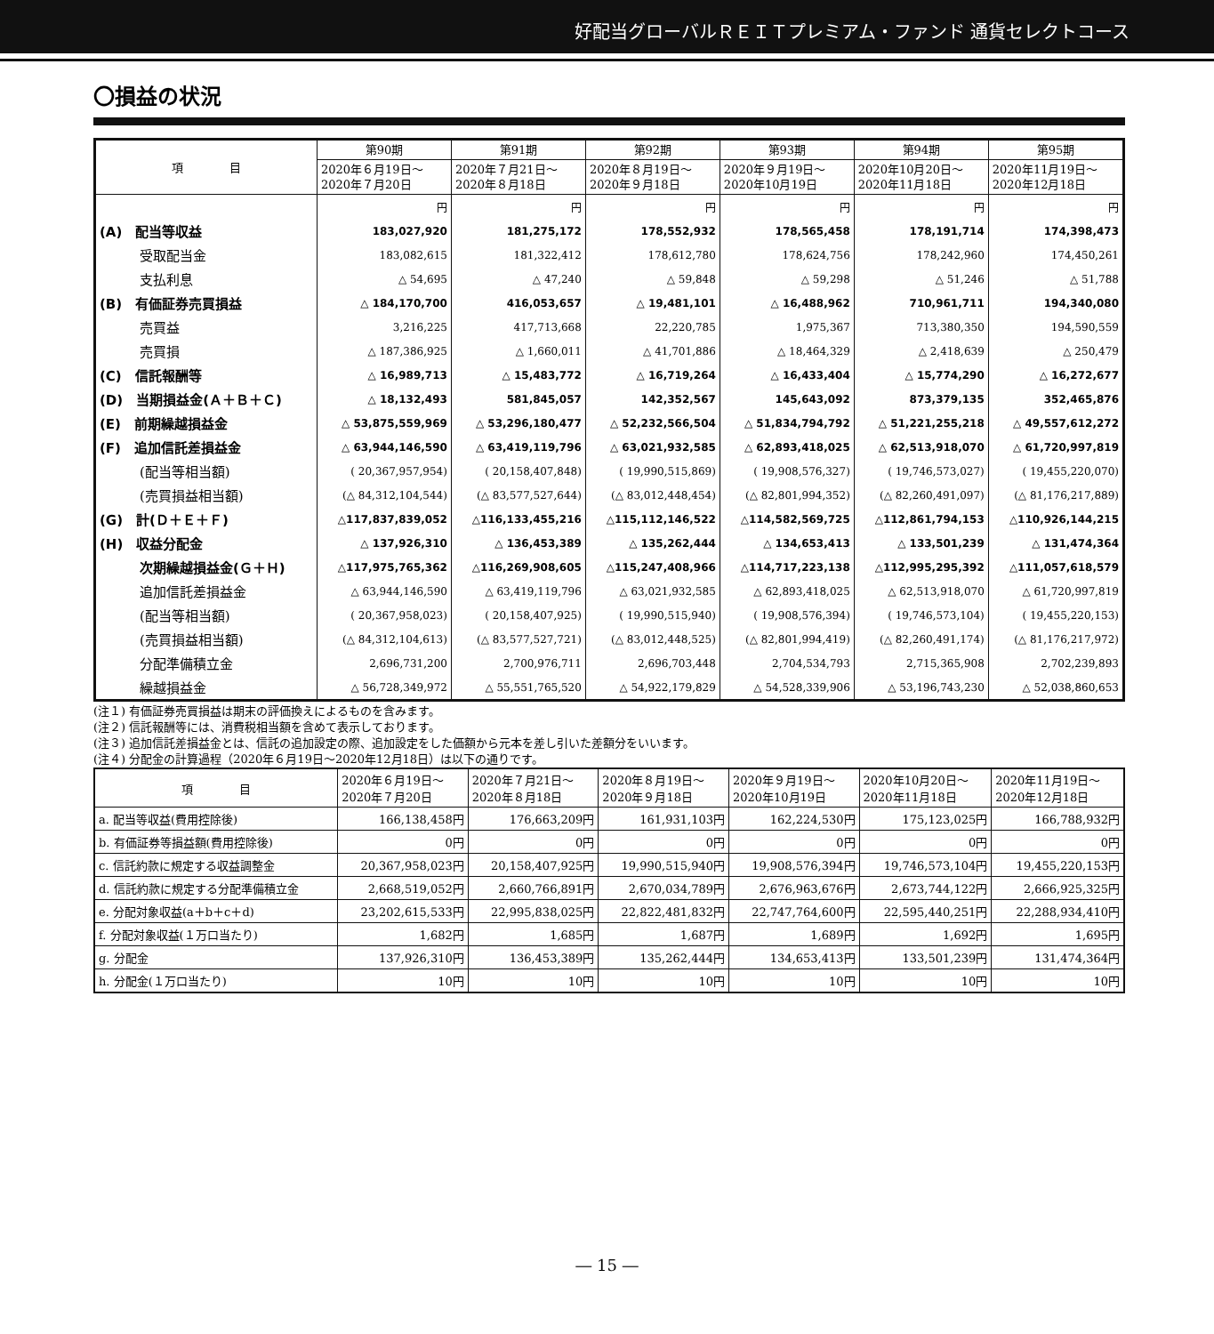好配当グローバルＲＥＩＴプレミアム・ファンド 通貨セレクトコース
〇損益の状況
| 項 目 | 第90期 | 第91期 | 第92期 | 第93期 | 第94期 | 第95期 |
| --- | --- | --- | --- | --- | --- | --- |
| | 2020年６月19日～ 2020年７月20日 | 2020年７月21日～ 2020年８月18日 | 2020年８月19日～ 2020年９月18日 | 2020年９月19日～ 2020年10月19日 | 2020年10月20日～ 2020年11月18日 | 2020年11月19日～ 2020年12月18日 |
| | 円 | 円 | 円 | 円 | 円 | 円 |
| (A) 配当等収益 | 183,027,920 | 181,275,172 | 178,552,932 | 178,565,458 | 178,191,714 | 174,398,473 |
| 受取配当金 | 183,082,615 | 181,322,412 | 178,612,780 | 178,624,756 | 178,242,960 | 174,450,261 |
| 支払利息 | △ 54,695 | △ 47,240 | △ 59,848 | △ 59,298 | △ 51,246 | △ 51,788 |
| (B) 有価証券売買損益 | △ 184,170,700 | 416,053,657 | △ 19,481,101 | △ 16,488,962 | 710,961,711 | 194,340,080 |
| 売買益 | 3,216,225 | 417,713,668 | 22,220,785 | 1,975,367 | 713,380,350 | 194,590,559 |
| 売買損 | △ 187,386,925 | △ 1,660,011 | △ 41,701,886 | △ 18,464,329 | △ 2,418,639 | △ 250,479 |
| (C) 信託報酬等 | △ 16,989,713 | △ 15,483,772 | △ 16,719,264 | △ 16,433,404 | △ 15,774,290 | △ 16,272,677 |
| (D) 当期損益金(Ａ＋Ｂ＋Ｃ) | △ 18,132,493 | 581,845,057 | 142,352,567 | 145,643,092 | 873,379,135 | 352,465,876 |
| (E) 前期繰越損益金 | △ 53,875,559,969 | △ 53,296,180,477 | △ 52,232,566,504 | △ 51,834,794,792 | △ 51,221,255,218 | △ 49,557,612,272 |
| (F) 追加信託差損益金 | △ 63,944,146,590 | △ 63,419,119,796 | △ 63,021,932,585 | △ 62,893,418,025 | △ 62,513,918,070 | △ 61,720,997,819 |
| (配当等相当額) | ( 20,367,957,954) | ( 20,158,407,848) | ( 19,990,515,869) | ( 19,908,576,327) | ( 19,746,573,027) | ( 19,455,220,070) |
| (売買損益相当額) | (△ 84,312,104,544) | (△ 83,577,527,644) | (△ 83,012,448,454) | (△ 82,801,994,352) | (△ 82,260,491,097) | (△ 81,176,217,889) |
| (G) 計(Ｄ＋Ｅ＋Ｆ) | △117,837,839,052 | △116,133,455,216 | △115,112,146,522 | △114,582,569,725 | △112,861,794,153 | △110,926,144,215 |
| (H) 収益分配金 | △ 137,926,310 | △ 136,453,389 | △ 135,262,444 | △ 134,653,413 | △ 133,501,239 | △ 131,474,364 |
| 次期繰越損益金(Ｇ＋Ｈ) | △117,975,765,362 | △116,269,908,605 | △115,247,408,966 | △114,717,223,138 | △112,995,295,392 | △111,057,618,579 |
| 追加信託差損益金 | △ 63,944,146,590 | △ 63,419,119,796 | △ 63,021,932,585 | △ 62,893,418,025 | △ 62,513,918,070 | △ 61,720,997,819 |
| (配当等相当額) | ( 20,367,958,023) | ( 20,158,407,925) | ( 19,990,515,940) | ( 19,908,576,394) | ( 19,746,573,104) | ( 19,455,220,153) |
| (売買損益相当額) | (△ 84,312,104,613) | (△ 83,577,527,721) | (△ 83,012,448,525) | (△ 82,801,994,419) | (△ 82,260,491,174) | (△ 81,176,217,972) |
| 分配準備積立金 | 2,696,731,200 | 2,700,976,711 | 2,696,703,448 | 2,704,534,793 | 2,715,365,908 | 2,702,239,893 |
| 繰越損益金 | △ 56,728,349,972 | △ 55,551,765,520 | △ 54,922,179,829 | △ 54,528,339,906 | △ 53,196,743,230 | △ 52,038,860,653 |
(注１) 有価証券売買損益は期末の評価換えによるものを含みます。
(注２) 信託報酬等には、消費税相当額を含めて表示しております。
(注３) 追加信託差損益金とは、信託の追加設定の際、追加設定をした価額から元本を差し引いた差額分をいいます。
(注４) 分配金の計算過程（2020年６月19日～2020年12月18日）は以下の通りです。
| 項 目 | 2020年６月19日～ 2020年７月20日 | 2020年７月21日～ 2020年８月18日 | 2020年８月19日～ 2020年９月18日 | 2020年９月19日～ 2020年10月19日 | 2020年10月20日～ 2020年11月18日 | 2020年11月19日～ 2020年12月18日 |
| --- | --- | --- | --- | --- | --- | --- |
| a. 配当等収益(費用控除後) | 166,138,458円 | 176,663,209円 | 161,931,103円 | 162,224,530円 | 175,123,025円 | 166,788,932円 |
| b. 有価証券等損益額(費用控除後) | 0円 | 0円 | 0円 | 0円 | 0円 | 0円 |
| c. 信託約款に規定する収益調整金 | 20,367,958,023円 | 20,158,407,925円 | 19,990,515,940円 | 19,908,576,394円 | 19,746,573,104円 | 19,455,220,153円 |
| d. 信託約款に規定する分配準備積立金 | 2,668,519,052円 | 2,660,766,891円 | 2,670,034,789円 | 2,676,963,676円 | 2,673,744,122円 | 2,666,925,325円 |
| e. 分配対象収益(a＋b＋c＋d) | 23,202,615,533円 | 22,995,838,025円 | 22,822,481,832円 | 22,747,764,600円 | 22,595,440,251円 | 22,288,934,410円 |
| f. 分配対象収益(１万口当たり) | 1,682円 | 1,685円 | 1,687円 | 1,689円 | 1,692円 | 1,695円 |
| g. 分配金 | 137,926,310円 | 136,453,389円 | 135,262,444円 | 134,653,413円 | 133,501,239円 | 131,474,364円 |
| h. 分配金(１万口当たり) | 10円 | 10円 | 10円 | 10円 | 10円 | 10円 |
― 15 ―